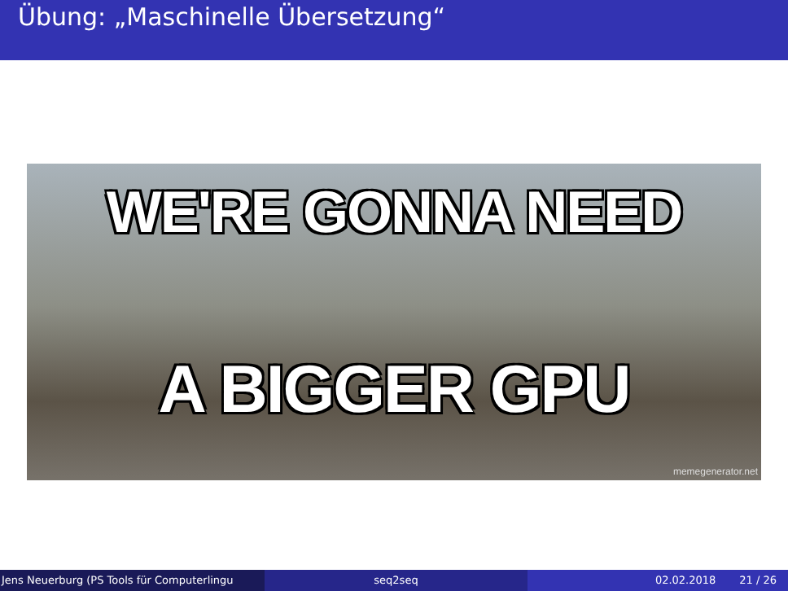Übung: „Maschinelle Übersetzung“
WE'RE GONNA NEED
A BIGGER GPU
memegenerator.net
Jens Neuerburg (PS Tools für Computerlingu seq2seq 02.02.2018 21 / 26